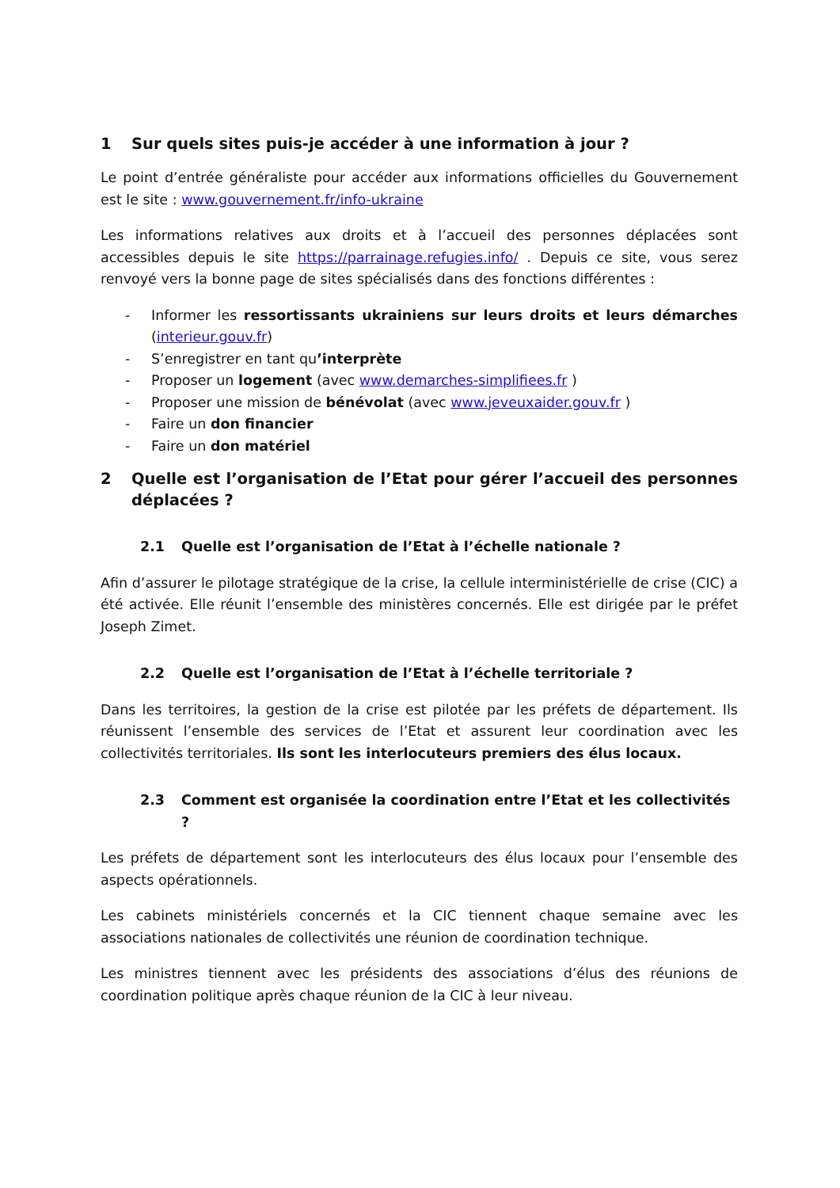1 Sur quels sites puis-je accéder à une information à jour ?
Le point d’entrée généraliste pour accéder aux informations officielles du Gouvernement est le site : www.gouvernement.fr/info-ukraine
Les informations relatives aux droits et à l’accueil des personnes déplacées sont accessibles depuis le site https://parrainage.refugies.info/ . Depuis ce site, vous serez renvoyé vers la bonne page de sites spécialisés dans des fonctions différentes :
- Informer les ressortissants ukrainiens sur leurs droits et leurs démarches (interieur.gouv.fr)
- S’enregistrer en tant qu’interprète
- Proposer un logement (avec www.demarches-simplifiees.fr )
- Proposer une mission de bénévolat (avec www.jeveuxaider.gouv.fr )
- Faire un don financier
- Faire un don matériel
2 Quelle est l’organisation de l’Etat pour gérer l’accueil des personnes déplacées ?
2.1 Quelle est l’organisation de l’Etat à l’échelle nationale ?
Afin d’assurer le pilotage stratégique de la crise, la cellule interministérielle de crise (CIC) a été activée. Elle réunit l’ensemble des ministères concernés. Elle est dirigée par le préfet Joseph Zimet.
2.2 Quelle est l’organisation de l’Etat à l’échelle territoriale ?
Dans les territoires, la gestion de la crise est pilotée par les préfets de département. Ils réunissent l’ensemble des services de l’Etat et assurent leur coordination avec les collectivités territoriales. Ils sont les interlocuteurs premiers des élus locaux.
2.3 Comment est organisée la coordination entre l’Etat et les collectivités ?
Les préfets de département sont les interlocuteurs des élus locaux pour l’ensemble des aspects opérationnels.
Les cabinets ministériels concernés et la CIC tiennent chaque semaine avec les associations nationales de collectivités une réunion de coordination technique.
Les ministres tiennent avec les présidents des associations d’élus des réunions de coordination politique après chaque réunion de la CIC à leur niveau.